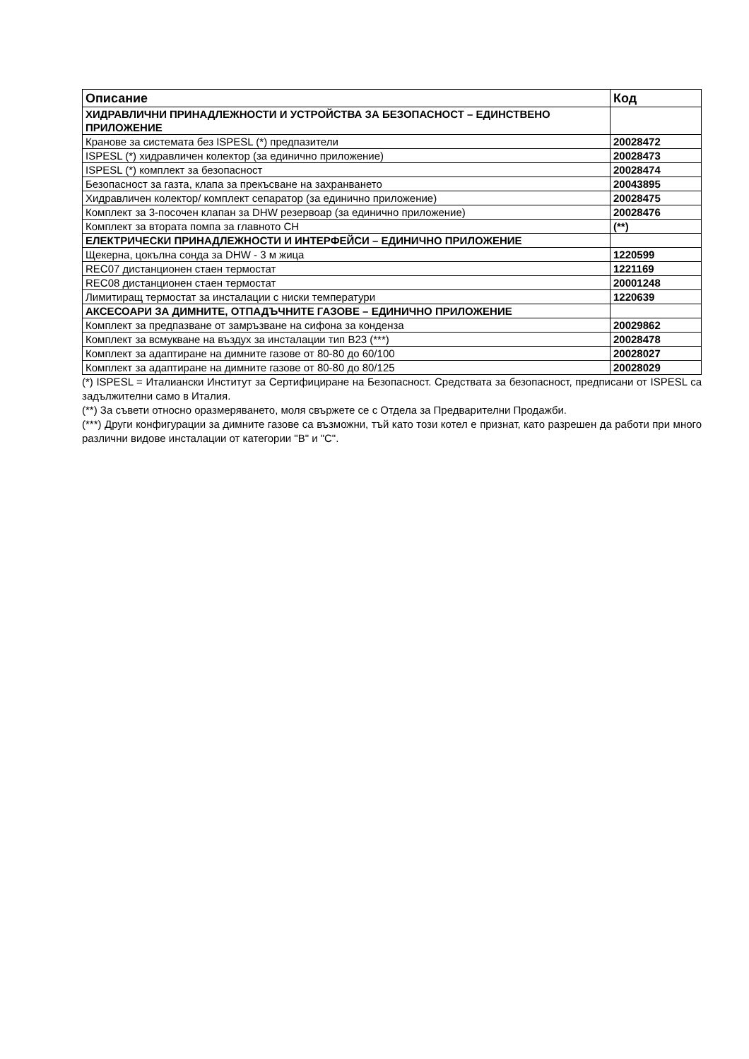| Описание | Код |
| --- | --- |
| ХИДРАВЛИЧНИ ПРИНАДЛЕЖНОСТИ И УСТРОЙСТВА ЗА БЕЗОПАСНОСТ – ЕДИНСТВЕНО ПРИЛОЖЕНИЕ | |
| Кранове за системата без ISPESL (*) предпазители | 20028472 |
| ISPESL (*) хидравличен колектор (за единично приложение) | 20028473 |
| ISPESL (*) комплект за безопасност | 20028474 |
| Безопасност за газта, клапа за прекъсване на захранването | 20043895 |
| Хидравличен колектор/ комплект сепаратор (за единично приложение) | 20028475 |
| Комплект за 3-посочен клапан за DHW резервоар (за единично приложение) | 20028476 |
| Комплект за втората помпа за главното CH | (**) |
| ЕЛЕКТРИЧЕСКИ ПРИНАДЛЕЖНОСТИ И ИНТЕРФЕЙСИ – ЕДИНИЧНО ПРИЛОЖЕНИЕ | |
| Щекерна, цокълна сонда за DHW - 3 м жица | 1220599 |
| REC07 дистанционен стаен термостат | 1221169 |
| REC08 дистанционен стаен термостат | 20001248 |
| Лимитиращ термостат за инсталации с ниски температури | 1220639 |
| АКСЕСОАРИ ЗА ДИМНИТЕ, ОТПАДЪЧНИТЕ ГАЗОВЕ – ЕДИНИЧНО ПРИЛОЖЕНИЕ | |
| Комплект за предпазване от замръзване на сифона за конденза | 20029862 |
| Комплект за всмукване на въздух за инсталации тип B23 (***) | 20028478 |
| Комплект за адаптиране на димните газове от 80-80 до 60/100 | 20028027 |
| Комплект за адаптиране на димните газове от 80-80 до 80/125 | 20028029 |
(*) ISPESL = Италиански Институт за Сертифициране на Безопасност. Средствата за безопасност, предписани от ISPESL са задължителни само в Италия.
(**) За съвети относно оразмеряването, моля свържете се с Отдела за Предварителни Продажби.
(***) Други конфигурации за димните газове са възможни, тъй като този котел е признат, като разрешен да работи при много различни видове инсталации от категории "B" и "C".